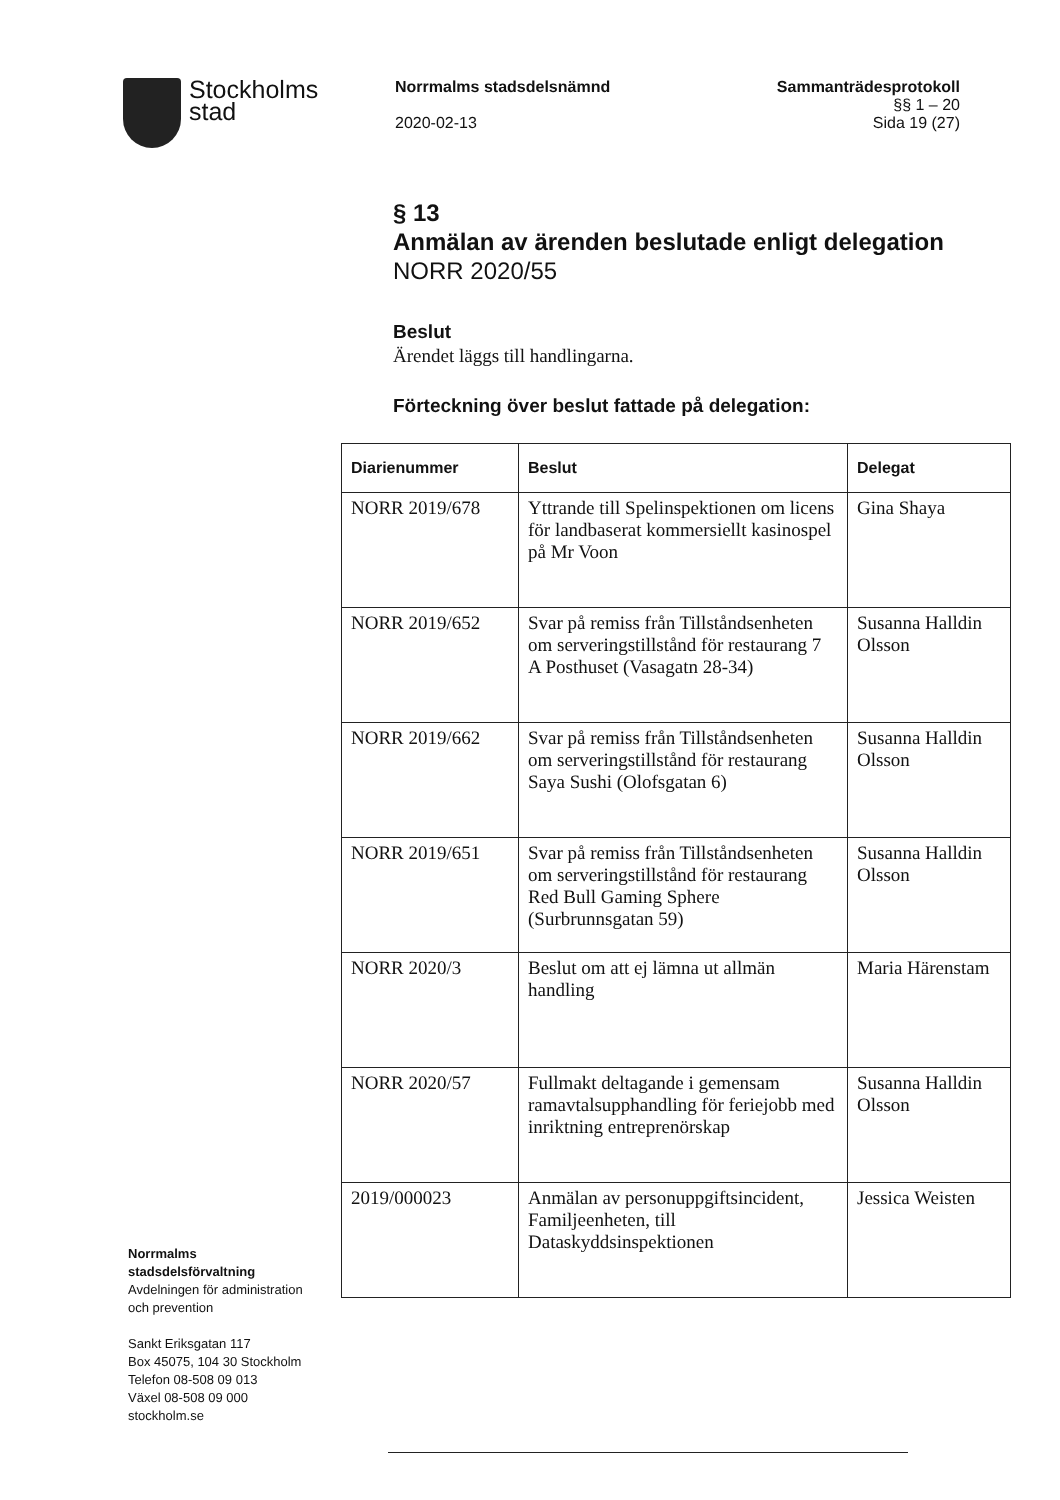Stockholms
stad
Norrmalms stadsdelsnämnd
2020-02-13
Sammanträdesprotokoll
§§ 1 – 20
Sida 19 (27)
§ 13
Anmälan av ärenden beslutade enligt delegation
NORR 2020/55
Beslut
Ärendet läggs till handlingarna.
Förteckning över beslut fattade på delegation:
| Diarienummer | Beslut | Delegat |
| --- | --- | --- |
| NORR 2019/678 | Yttrande till Spelinspektionen om licens för landbaserat kommersiellt kasinospel på Mr Voon | Gina Shaya |
| NORR 2019/652 | Svar på remiss från Tillståndsenheten om serveringstillstånd för restaurang 7 A Posthuset (Vasagatn 28-34) | Susanna Halldin Olsson |
| NORR 2019/662 | Svar på remiss från Tillståndsenheten om serveringstillstånd för restaurang Saya Sushi (Olofsgatan 6) | Susanna Halldin Olsson |
| NORR 2019/651 | Svar på remiss från Tillståndsenheten om serveringstillstånd för restaurang Red Bull Gaming Sphere (Surbrunnsgatan 59) | Susanna Halldin Olsson |
| NORR 2020/3 | Beslut om att ej lämna ut allmän handling | Maria Härenstam |
| NORR 2020/57 | Fullmakt deltagande i gemensam ramavtalsupphandling för feriejobb med inriktning entreprenörskap | Susanna Halldin Olsson |
| 2019/000023 | Anmälan av personuppgiftsincident, Familjeenheten, till Dataskyddsinspektionen | Jessica Weisten |
Norrmalms
stadsdelsförvaltning
Avdelningen för administration
och prevention
Sankt Eriksgatan 117
Box 45075, 104 30 Stockholm
Telefon 08-508 09 013
Växel 08-508 09 000
stockholm.se